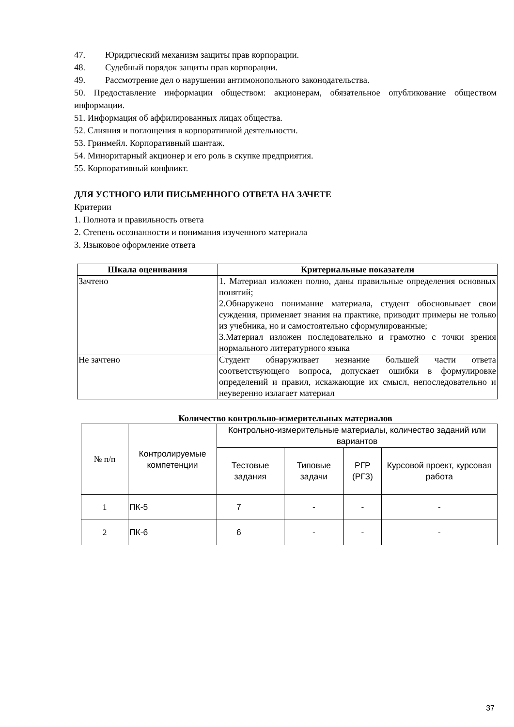47. Юридический механизм защиты прав корпорации.
48. Судебный порядок защиты прав корпорации.
49. Рассмотрение дел о нарушении антимонопольного законодательства.
50. Предоставление информации обществом: акционерам, обязательное опубликование обществом информации.
51. Информация об аффилированных лицах общества.
52. Слияния и поглощения в корпоративной деятельности.
53. Гринмейл. Корпоративный шантаж.
54. Миноритарный акционер и его роль в скупке предприятия.
55. Корпоративный конфликт.
ДЛЯ УСТНОГО ИЛИ ПИСЬМЕННОГО ОТВЕТА НА ЗАЧЕТЕ
Критерии
1. Полнота и правильность ответа
2. Степень осознанности и понимания изученного материала
3. Языковое оформление ответа
| Шкала оценивания | Критериальные показатели |
| --- | --- |
| Зачтено | 1. Материал изложен полно, даны правильные определения основных понятий; 2.Обнаружено понимание материала, студент обосновывает свои суждения, применяет знания на практике, приводит примеры не только из учебника, но и самостоятельно сформулированные; 3.Материал изложен последовательно и грамотно с точки зрения нормального литературного языка |
| Не зачтено | Студент обнаруживает незнание большей части ответа соответствующего вопроса, допускает ошибки в формулировке определений и правил, искажающие их смысл, непоследовательно и неуверенно излагает материал |
Количество контрольно-измерительных материалов
| № п/п | Контролируемые компетенции | Контрольно-измерительные материалы, количество заданий или вариантов | | | |
| --- | --- | --- | --- | --- | --- |
| | | Тестовые задания | Типовые задачи | РГР (РГЗ) | Курсовой проект, курсовая работа |
| 1 | ПК-5 | 7 | - | - | - |
| 2 | ПК-6 | 6 | - | - | - |
37